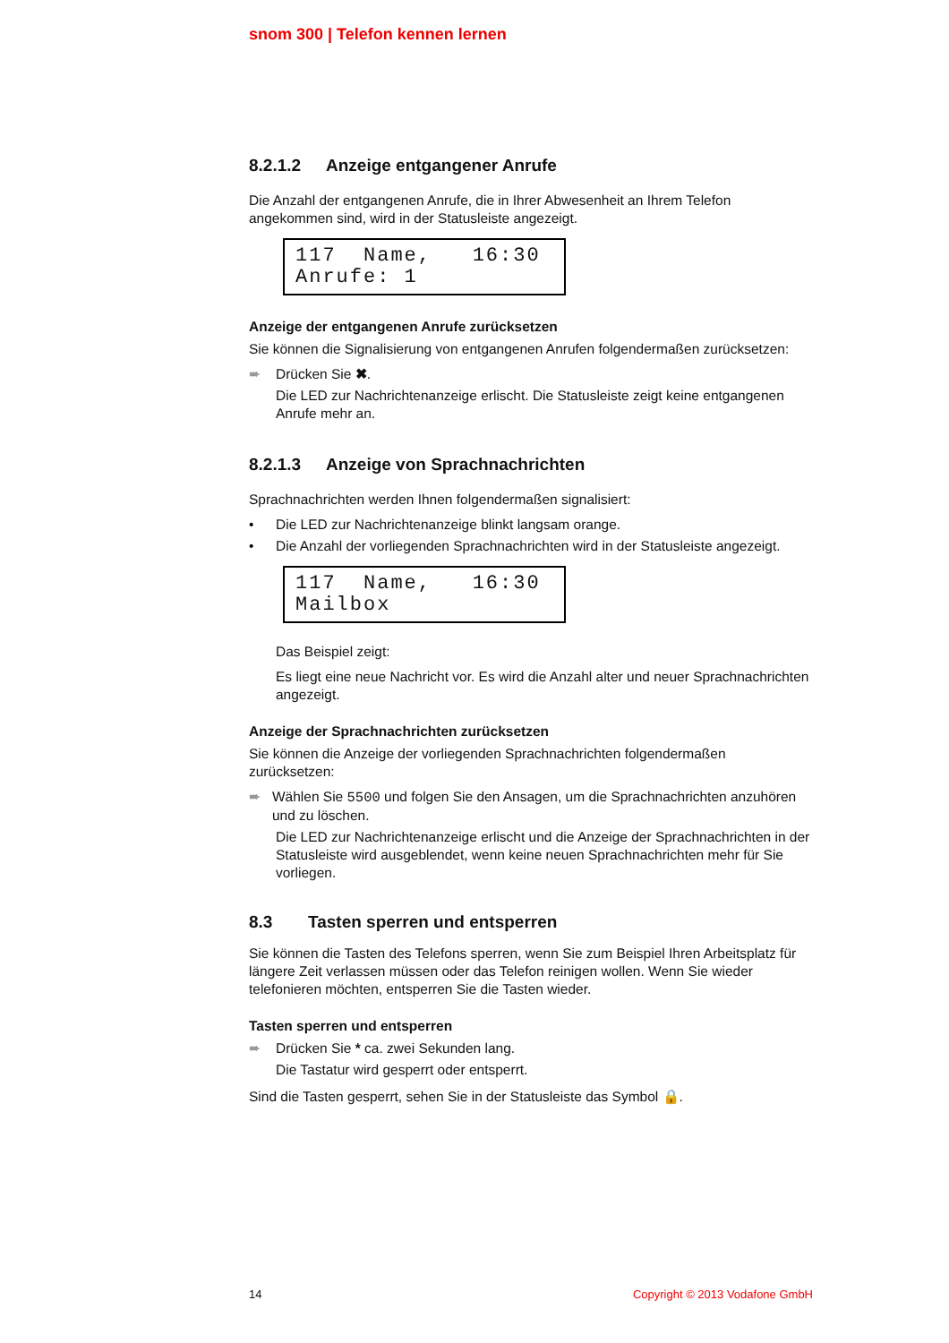snom 300 | Telefon kennen lernen
8.2.1.2 Anzeige entgangener Anrufe
Die Anzahl der entgangenen Anrufe, die in Ihrer Abwesenheit an Ihrem Telefon angekommen sind, wird in der Statusleiste angezeigt.
117 Name, 16:30 Anrufe: 1
Anzeige der entgangenen Anrufe zurücksetzen
Sie können die Signalisierung von entgangenen Anrufen folgendermaßen zurücksetzen:
➨ Drücken Sie ✖.
Die LED zur Nachrichtenanzeige erlischt. Die Statusleiste zeigt keine entgangenen Anrufe mehr an.
8.2.1.3 Anzeige von Sprachnachrichten
Sprachnachrichten werden Ihnen folgendermaßen signalisiert:
• Die LED zur Nachrichtenanzeige blinkt langsam orange.
• Die Anzahl der vorliegenden Sprachnachrichten wird in der Statusleiste angezeigt.
117 Name, 16:30 Mailbox
Das Beispiel zeigt:
Es liegt eine neue Nachricht vor. Es wird die Anzahl alter und neuer Sprachnachrichten angezeigt.
Anzeige der Sprachnachrichten zurücksetzen
Sie können die Anzeige der vorliegenden Sprachnachrichten folgendermaßen zurücksetzen:
➨ Wählen Sie 5500 und folgen Sie den Ansagen, um die Sprachnachrichten anzuhören und zu löschen.
Die LED zur Nachrichtenanzeige erlischt und die Anzeige der Sprachnachrichten in der Statusleiste wird ausgeblendet, wenn keine neuen Sprachnachrichten mehr für Sie vorliegen.
8.3 Tasten sperren und entsperren
Sie können die Tasten des Telefons sperren, wenn Sie zum Beispiel Ihren Arbeitsplatz für längere Zeit verlassen müssen oder das Telefon reinigen wollen. Wenn Sie wieder telefonieren möchten, entsperren Sie die Tasten wieder.
Tasten sperren und entsperren
➨ Drücken Sie * ca. zwei Sekunden lang.
Die Tastatur wird gesperrt oder entsperrt.
Sind die Tasten gesperrt, sehen Sie in der Statusleiste das Symbol 🔒.
14 Copyright © 2013 Vodafone GmbH